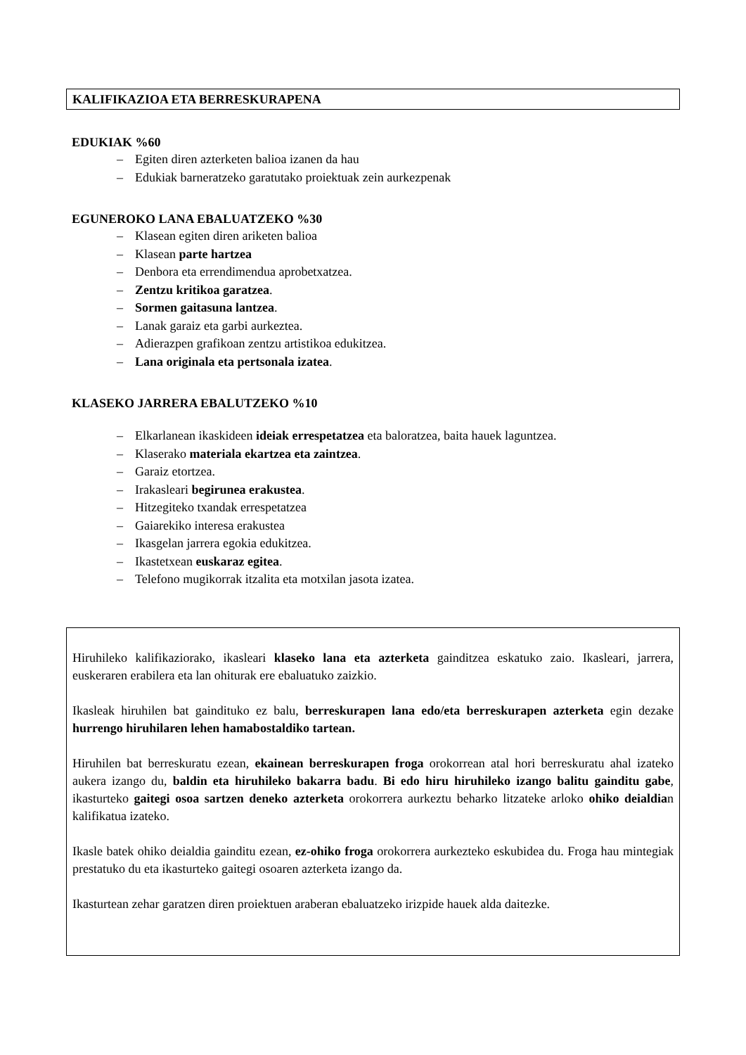KALIFIKAZIOA ETA BERRESKURAPENA
EDUKIAK %60
– Egiten diren azterketen balioa izanen da hau
– Edukiak barneratzeko garatutako proiektuak zein aurkezpenak
EGUNEROKO LANA EBALUATZEKO %30
– Klasean egiten diren ariketen balioa
– Klasean parte hartzea
– Denbora eta errendimendua aprobetxatzea.
– Zentzu kritikoa garatzea.
– Sormen gaitasuna lantzea.
– Lanak garaiz eta garbi aurkeztea.
– Adierazpen grafikoan zentzu artistikoa edukitzea.
– Lana originala eta pertsonala izatea.
KLASEKO JARRERA EBALUTZEKO %10
– Elkarlanean ikaskideen ideiak errespetatzea eta baloratzea, baita hauek laguntzea.
– Klaserako materiala ekartzea eta zaintzea.
– Garaiz etortzea.
– Irakasleari begirunea erakustea.
– Hitzegiteko txandak errespetatzea
– Gaiarekiko interesa erakustea
– Ikasgelan jarrera egokia edukitzea.
– Ikastetxean euskaraz egitea.
– Telefono mugikorrak itzalita eta motxilan jasota izatea.
Hiruhileko kalifikaziorako, ikasleari klaseko lana eta azterketa gainditzea eskatuko zaio. Ikasleari, jarrera, euskeraren erabilera eta lan ohiturak ere ebaluatuko zaizkio.
Ikasleak hiruhilen bat gaindituko ez balu, berreskurapen lana edo/eta berreskurapen azterketa egin dezake hurrengo hiruhilaren lehen hamabostaldiko tartean.
Hiruhilen bat berreskuratu ezean, ekainean berreskurapen froga orokorrean atal hori berreskuratu ahal izateko aukera izango du, baldin eta hiruhileko bakarra badu. Bi edo hiru hiruhileko izango balitu gainditu gabe, ikasturteko gaitegi osoa sartzen deneko azterketa orokorrera aurkeztu beharko litzateke arloko ohiko deialdian kalifikatua izateko.
Ikasle batek ohiko deialdia gainditu ezean, ez-ohiko froga orokorrera aurkezteko eskubidea du. Froga hau mintegiak prestatuko du eta ikasturteko gaitegi osoaren azterketa izango da.
Ikasturtean zehar garatzen diren proiektuen araberan ebaluatzeko irizpide hauek alda daitezke.